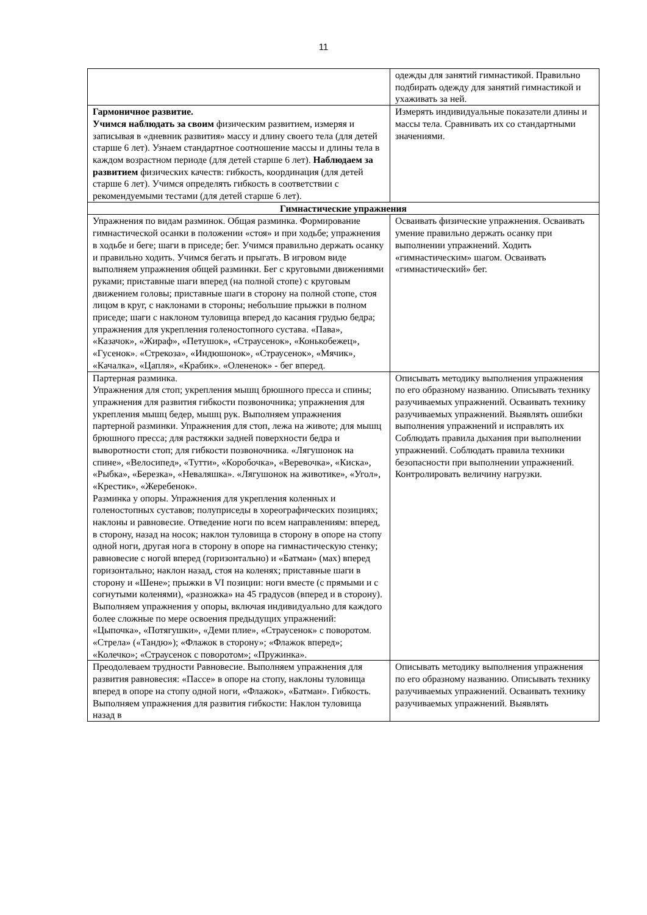11
| | одежды для занятий гимнастикой. Правильно подбирать одежду для занятий гимнастикой и ухаживать за ней. |
| Гармоничное развитие. Учимся наблюдать за своим физическим развитием, измеряя и записывая в «дневник развития» массу и длину своего тела (для детей старше 6 лет). Узнаем стандартное соотношение массы и длины тела в каждом возрастном периоде (для детей старше 6 лет). Наблюдаем за развитием физических качеств: гибкость, координация (для детей старше 6 лет). Учимся определять гибкость в соответствии с рекомендуемыми тестами (для детей старше 6 лет). | Измерять индивидуальные показатели длины и массы тела. Сравнивать их со стандартными значениями. |
| Гимнастические упражнения | |
| Упражнения по видам разминок. Общая разминка. Формирование гимнастической осанки в положении «стоя» и при ходьбе; упражнения в ходьбе и беге; шаги в приседе; бег. Учимся правильно держать осанку и правильно ходить. Учимся бегать и прыгать. В игровом виде выполняем упражнения общей разминки. Бег с круговыми движениями руками; приставные шаги вперед (на полной стопе) с круговым движением головы; приставные шаги в сторону на полной стопе, стоя лицом в круг, с наклонами в стороны; небольшие прыжки в полном приседе; шаги с наклоном туловища вперед до касания грудью бедра; упражнения для укрепления голеностопного сустава. «Пава», «Казачок», «Жираф», «Петушок», «Страусенок», «Конькобежец», «Гусенок». «Стрекоза», «Индюшонок», «Страусенок», «Мячик», «Качалка», «Цапля», «Крабик». «Олененок» - бег вперед. | Осваивать физические упражнения. Осваивать умение правильно держать осанку при выполнении упражнений. Ходить «гимнастическим» шагом. Осваивать «гимнастический» бег. |
| Партерная разминка. Упражнения для стоп; укрепления мышц брюшного пресса и спины; упражнения для развития гибкости позвоночника; упражнения для укрепления мышц бедер, мышц рук. Выполняем упражнения партерной разминки. Упражнения для стоп, лежа на животе; для мышц брюшного пресса; для растяжки задней поверхности бедра и выворотности стоп; для гибкости позвоночника. «Лягушонок на спине», «Велосипед», «Тутти», «Коробочка», «Веревочка», «Киска», «Рыбка», «Березка», «Неваляшка». «Лягушонок на животике», «Угол», «Крестик», «Жеребенок». Разминка у опоры. Упражнения для укрепления коленных и голеностопных суставов; полуприседы в хореографических позициях; наклоны и равновесие. Отведение ноги по всем направлениям: вперед, в сторону, назад на носок; наклон туловища в сторону в опоре на стопу одной ноги, другая нога в сторону в опоре на гимнастическую стенку; равновесие с ногой вперед (горизонтально) и «Батман» (мах) вперед горизонтально; наклон назад, стоя на коленях; приставные шаги в сторону и «Шене»; прыжки в VI позиции: ноги вместе (с прямыми и с согнутыми коленями), «разножка» на 45 градусов (вперед и в сторону). Выполняем упражнения у опоры, включая индивидуально для каждого более сложные по мере освоения предыдущих упражнений: «Цыпочка», «Потягушки», «Деми плие», «Страусенок» с поворотом. «Стрела» («Тандю»); «Флажок в сторону»; «Флажок вперед»; «Колечко»; «Страусенок с поворотом»; «Пружинка». | Описывать методику выполнения упражнения по его образному названию. Описывать технику разучиваемых упражнений. Осваивать технику разучиваемых упражнений. Выявлять ошибки выполнения упражнений и исправлять их Соблюдать правила дыхания при выполнении упражнений. Соблюдать правила техники безопасности при выполнении упражнений. Контролировать величину нагрузки. |
| Преодолеваем трудности Равновесие. Выполняем упражнения для развития равновесия: «Пассе» в опоре на стопу, наклоны туловища вперед в опоре на стопу одной ноги, «Флажок», «Батман». Гибкость. Выполняем упражнения для развития гибкости: Наклон туловища назад в | Описывать методику выполнения упражнения по его образному названию. Описывать технику разучиваемых упражнений. Осваивать технику разучиваемых упражнений. Выявлять |